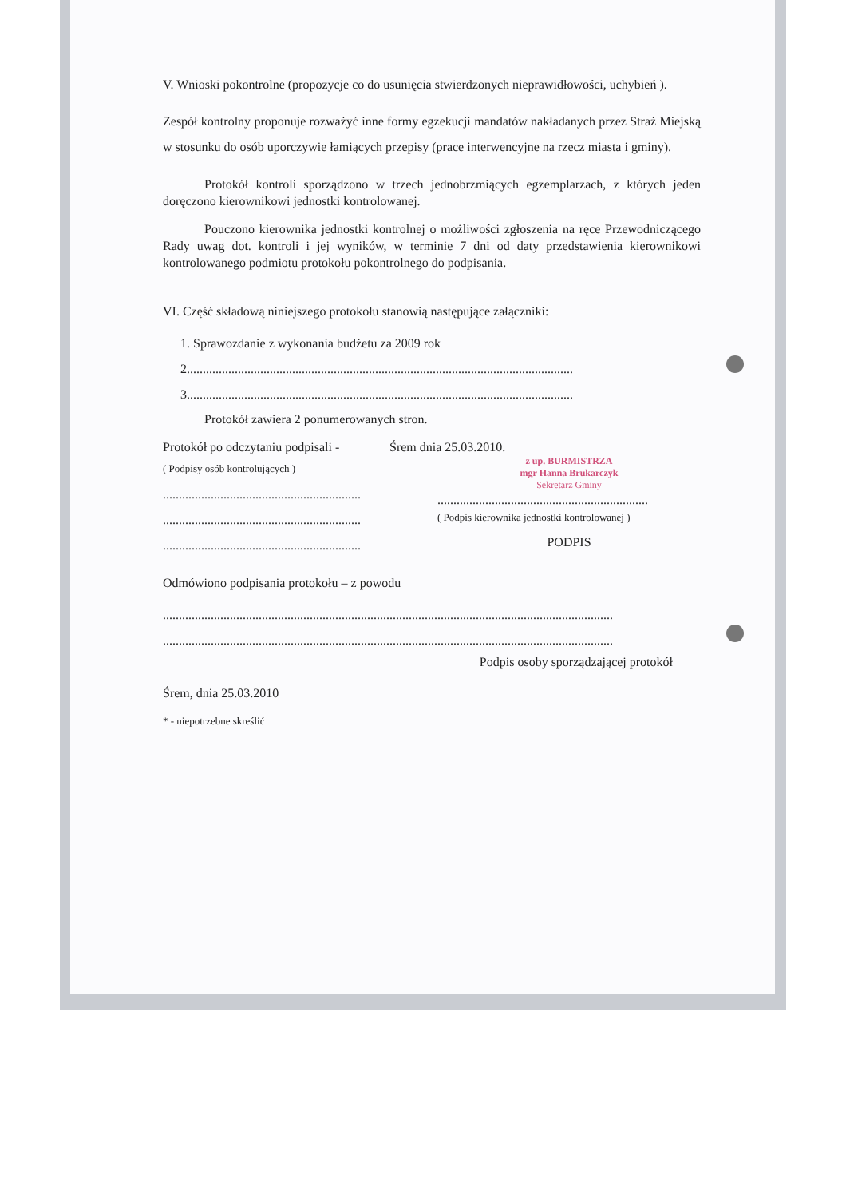V. Wnioski pokontrolne (propozycje co do usunięcia stwierdzonych nieprawidłowości, uchybień ).
Zespół kontrolny proponuje rozważyć inne formy egzekucji mandatów nakładanych przez Straż Miejską w stosunku do osób uporczywie łamiących przepisy (prace interwencyjne na rzecz miasta i gminy).
Protokół kontroli sporządzono w trzech jednobrzmiących egzemplarzach, z których jeden doręczono kierownikowi jednostki kontrolowanej.
Pouczono kierownika jednostki kontrolnej o możliwości zgłoszenia na ręce Przewodniczącego Rady uwag dot. kontroli i jej wyników, w terminie 7 dni od daty przedstawienia kierownikowi kontrolowanego podmiotu protokołu pokontrolnego do podpisania.
VI. Część składową niniejszego protokołu stanowią następujące załączniki:
1. Sprawozdanie z wykonania budżetu za 2009 rok
2.........................................................................................................................
3.........................................................................................................................
Protokół zawiera 2 ponumerowanych stron.
Protokół po odczytaniu podpisali -
Śrem dnia 25.03.2010.
( Podpisy osób kontrolujących )
..............................................................
..............................................................
..............................................................
z up. BURMISTRZA
mgr Hanna Brukarczyk
Sekretarz Gminy
..................................................................
( Podpis kierownika jednostki kontrolowanej )
PODPIS
Odmówiono podpisania protokołu – z powodu
.............................................................................................................................................
.............................................................................................................................................
Podpis osoby sporządzającej protokół
Śrem, dnia 25.03.2010
* - niepotrzebne skreślić